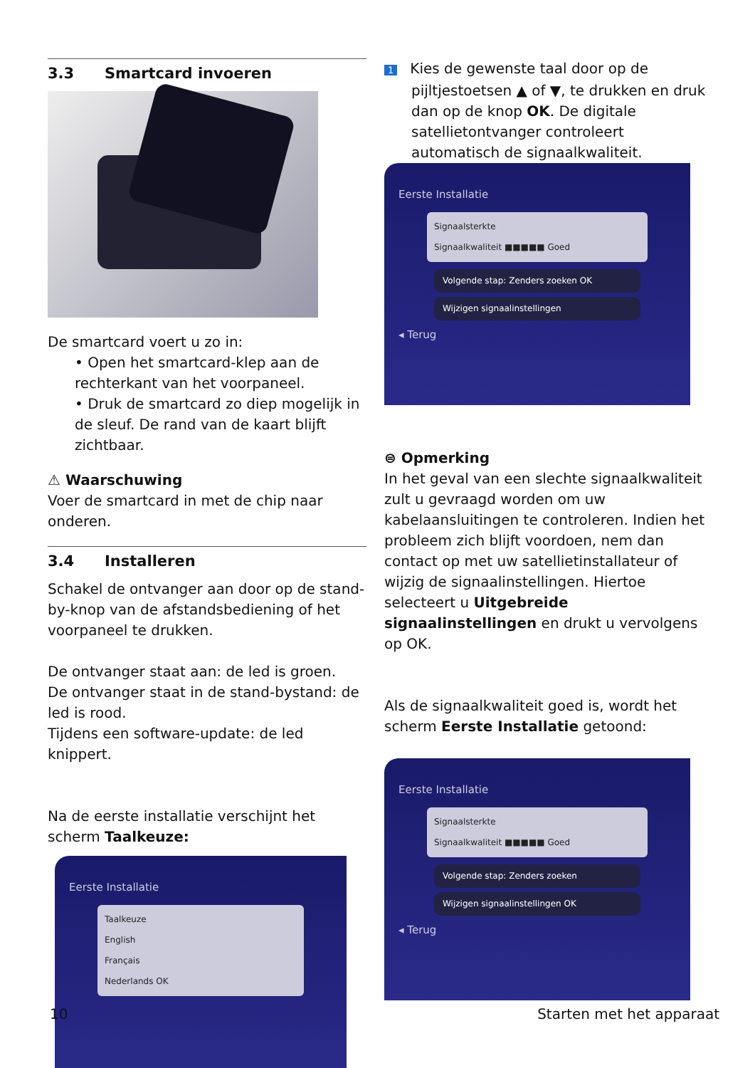3.3 Smartcard invoeren
De smartcard voert u zo in:
• Open het smartcard-klep aan de rechterkant van het voorpaneel.
• Druk de smartcard zo diep mogelijk in de sleuf. De rand van de kaart blijft zichtbaar.
⚠ Waarschuwing
Voer de smartcard in met de chip naar onderen.
3.4 Installeren
Schakel de ontvanger aan door op de stand-by-knop van de afstandsbediening of het voorpaneel te drukken.
De ontvanger staat aan: de led is groen.
De ontvanger staat in de stand-bystand: de led is rood.
Tijdens een software-update: de led knippert.
Na de eerste installatie verschijnt het scherm Taalkeuze:
Eerste Installatie
Taalkeuze
English
Français
Nederlands OK
1 Kies de gewenste taal door op de pijltjestoetsen ▲ of ▼, te drukken en druk dan op de knop OK. De digitale satellietontvanger controleert automatisch de signaalkwaliteit.
Eerste Installatie
Signaalsterkte
Signaalkwaliteit ■■■■■ Goed
Volgende stap: Zenders zoeken OK
Wijzigen signaalinstellingen
◂ Terug
⊜ Opmerking
In het geval van een slechte signaalkwaliteit zult u gevraagd worden om uw kabelaansluitingen te controleren. Indien het probleem zich blijft voordoen, nem dan contact op met uw satellietinstallateur of wijzig de signaalinstellingen. Hiertoe selecteert u Uitgebreide signaalinstellingen en drukt u vervolgens op OK.
Als de signaalkwaliteit goed is, wordt het scherm Eerste Installatie getoond:
Eerste Installatie
Signaalsterkte
Signaalkwaliteit ■■■■■ Goed
Volgende stap: Zenders zoeken
Wijzigen signaalinstellingen OK
◂ Terug
10 Starten met het apparaat